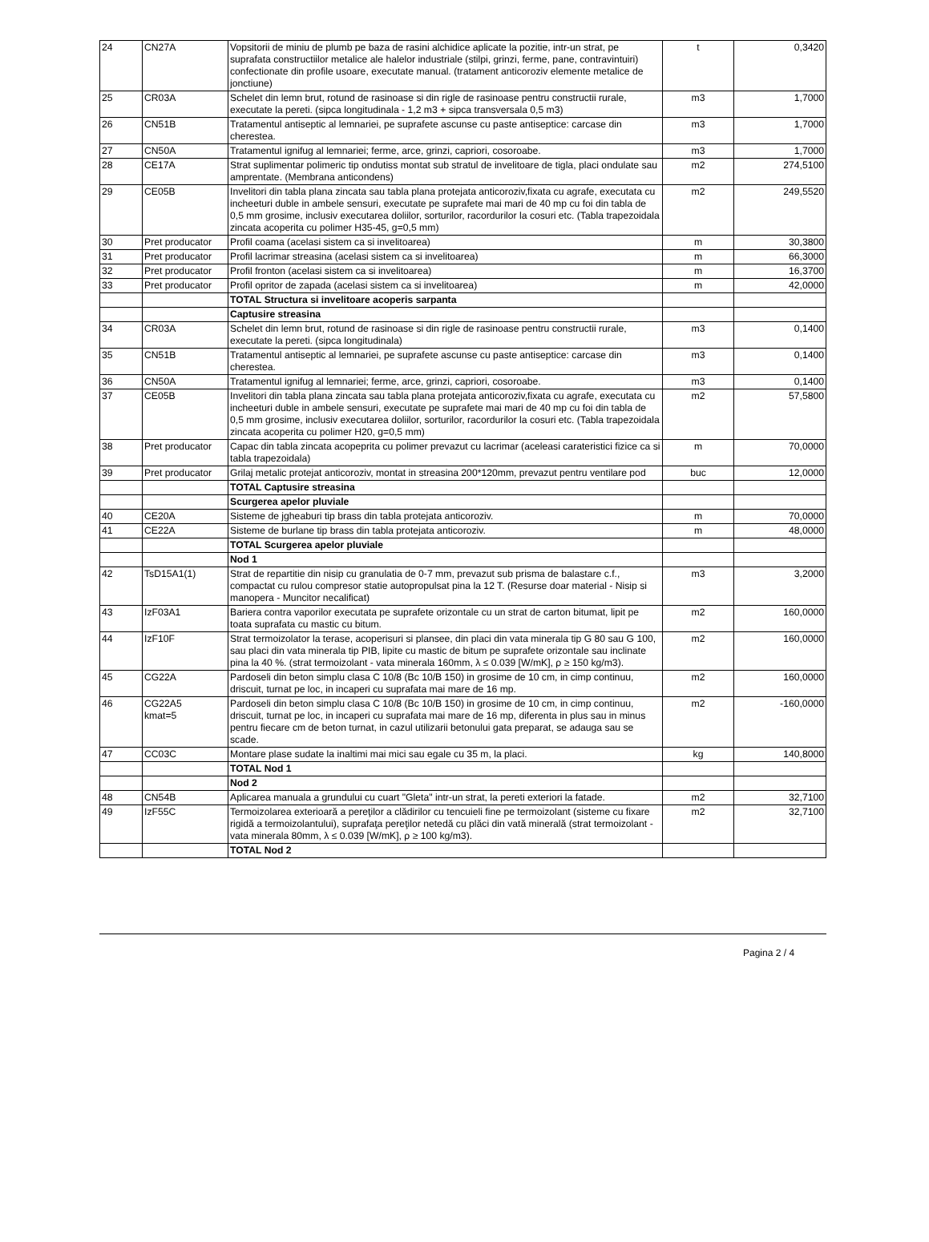| 24 | CN27A | Vopsitorii de miniu de plumb pe baza de rasini alchidice aplicate la pozitie, intr-un strat, pe suprafata constructiilor metalice ale halelor industriale (stilpi, grinzi, ferme, pane, contravintuiri) confectionate din profile usoare, executate manual. (tratament anticoroziv elemente metalice de jonctiune) | t | 0,3420 |
| 25 | CR03A | Schelet din lemn brut, rotund de rasinoase si din rigle de rasinoase pentru constructii rurale, executate la pereti. (sipca longitudinala - 1,2 m3 + sipca transversala 0,5 m3) | m3 | 1,7000 |
| 26 | CN51B | Tratamentul antiseptic al lemnariei, pe suprafete ascunse cu paste antiseptice: carcase din cherestea. | m3 | 1,7000 |
| 27 | CN50A | Tratamentul ignifug al lemnariei; ferme, arce, grinzi, capriori, cosoroabe. | m3 | 1,7000 |
| 28 | CE17A | Strat suplimentar polimeric tip ondutiss montat sub stratul de invelitoare de tigla, placi ondulate sau amprentate. (Membrana anticondens) | m2 | 274,5100 |
| 29 | CE05B | Invelitori din tabla plana zincata sau tabla plana protejata anticoroziv,fixata cu agrafe, executata cu incheeturi duble in ambele sensuri, executate pe suprafete mai mari de 40 mp cu foi din tabla de 0,5 mm grosime, inclusiv executarea doliilor, sorturilor, racordurilor la cosuri etc. (Tabla trapezoidala zincata acoperita cu polimer H35-45, g=0,5 mm) | m2 | 249,5520 |
| 30 | Pret producator | Profil coama (acelasi sistem ca si invelitoarea) | m | 30,3800 |
| 31 | Pret producator | Profil lacrimar streasina (acelasi sistem ca si invelitoarea) | m | 66,3000 |
| 32 | Pret producator | Profil fronton (acelasi sistem ca si invelitoarea) | m | 16,3700 |
| 33 | Pret producator | Profil opritor de zapada (acelasi sistem ca si invelitoarea) | m | 42,0000 |
| | | TOTAL Structura si invelitoare acoperis sarpanta | | |
| | | Captusire streasina | | |
| 34 | CR03A | Schelet din lemn brut, rotund de rasinoase si din rigle de rasinoase pentru constructii rurale, executate la pereti. (sipca longitudinala) | m3 | 0,1400 |
| 35 | CN51B | Tratamentul antiseptic al lemnariei, pe suprafete ascunse cu paste antiseptice: carcase din cherestea. | m3 | 0,1400 |
| 36 | CN50A | Tratamentul ignifug al lemnariei; ferme, arce, grinzi, capriori, cosoroabe. | m3 | 0,1400 |
| 37 | CE05B | Invelitori din tabla plana zincata sau tabla plana protejata anticoroziv,fixata cu agrafe, executata cu incheeturi duble in ambele sensuri, executate pe suprafete mai mari de 40 mp cu foi din tabla de 0,5 mm grosime, inclusiv executarea doliilor, sorturilor, racordurilor la cosuri etc. (Tabla trapezoidala zincata acoperita cu polimer H20, g=0,5 mm) | m2 | 57,5800 |
| 38 | Pret producator | Capac din tabla zincata acopeprita cu polimer prevazut cu lacrimar (aceleasi carateristici fizice ca si tabla trapezoidala) | m | 70,0000 |
| 39 | Pret producator | Grilaj metalic protejat anticoroziv, montat in streasina 200*120mm, prevazut pentru ventilare pod | buc | 12,0000 |
| | | TOTAL Captusire streasina | | |
| | | Scurgerea apelor pluviale | | |
| 40 | CE20A | Sisteme de jgheaburi tip brass din tabla protejata anticoroziv. | m | 70,0000 |
| 41 | CE22A | Sisteme de burlane tip brass din tabla protejata anticoroziv. | m | 48,0000 |
| | | TOTAL Scurgerea apelor pluviale | | |
| | | Nod 1 | | |
| 42 | TsD15A1(1) | Strat de repartitie din nisip cu granulatia de 0-7 mm, prevazut sub prisma de balastare c.f., compactat cu rulou compresor statie autopropulsat pina la 12 T. (Resurse doar material - Nisip si manopera - Muncitor necalificat) | m3 | 3,2000 |
| 43 | IzF03A1 | Bariera contra vaporilor executata pe suprafete orizontale cu un strat de carton bitumat, lipit pe toata suprafata cu mastic cu bitum. | m2 | 160,0000 |
| 44 | IzF10F | Strat termoizolator la terase, acoperisuri si plansee, din placi din vata minerala tip G 80 sau G 100, sau placi din vata minerala tip PIB, lipite cu mastic de bitum pe suprafete orizontale sau inclinate pina la 40 %. (strat termoizolant - vata minerala 160mm, λ ≤ 0.039 [W/mK], ρ ≥ 150 kg/m3). | m2 | 160,0000 |
| 45 | CG22A | Pardoseli din beton simplu clasa C 10/8 (Bc 10/B 150) in grosime de 10 cm, in cimp continuu, driscuit, turnat pe loc, in incaperi cu suprafata mai mare de 16 mp. | m2 | 160,0000 |
| 46 | CG22A5 kmat=5 | Pardoseli din beton simplu clasa C 10/8 (Bc 10/B 150) in grosime de 10 cm, in cimp continuu, driscuit, turnat pe loc, in incaperi cu suprafata mai mare de 16 mp, diferenta in plus sau in minus pentru fiecare cm de beton turnat, in cazul utilizarii betonului gata preparat, se adauga sau se scade. | m2 | -160,0000 |
| 47 | CC03C | Montare plase sudate la inaltimi mai mici sau egale cu 35 m, la placi. | kg | 140,8000 |
| | | TOTAL Nod 1 | | |
| | | Nod 2 | | |
| 48 | CN54B | Aplicarea manuala a grundului cu cuart "Gleta" intr-un strat, la pereti exteriori la fatade. | m2 | 32,7100 |
| 49 | IzF55C | Termoizolarea exterioară a pereţilor a clădirilor cu tencuieli fine pe termoizolant (sisteme cu fixare rigidă a termoizolantului), suprafaţa pereţilor netedă cu plăci din vată minerală (strat termoizolant - vata minerala 80mm, λ ≤ 0.039 [W/mK], ρ ≥ 100 kg/m3). | m2 | 32,7100 |
| | | TOTAL Nod 2 | | |
Pagina 2 / 4